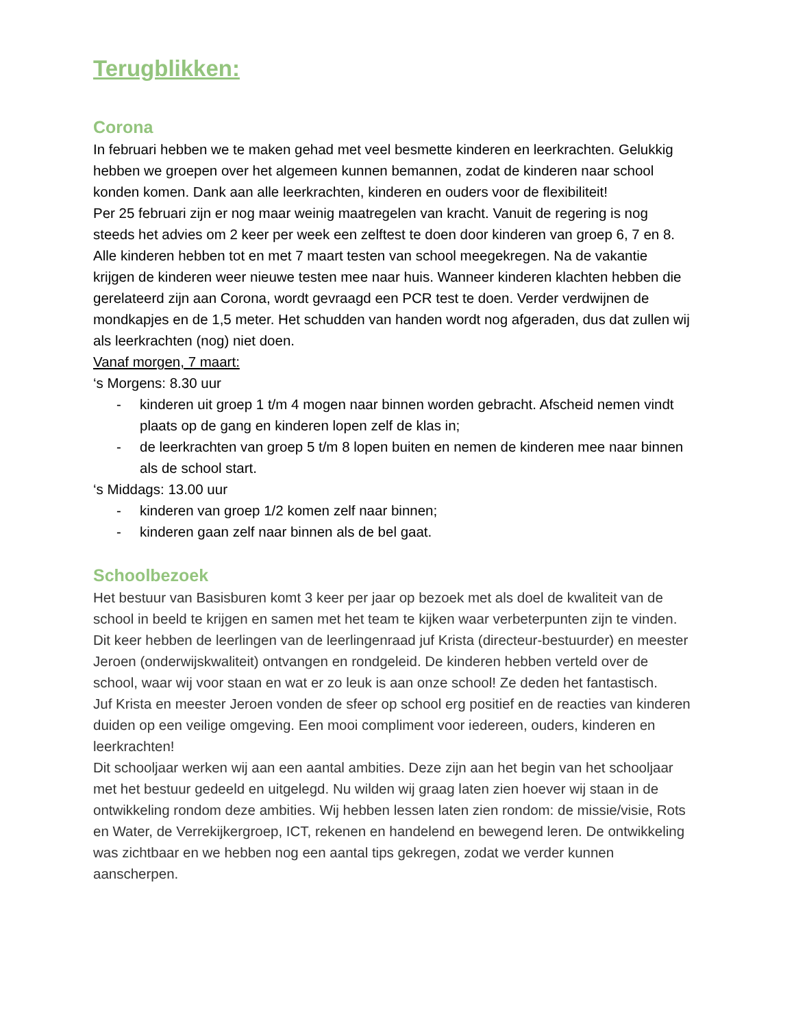Terugblikken:
Corona
In februari hebben we te maken gehad met veel besmette kinderen en leerkrachten. Gelukkig hebben we groepen over het algemeen kunnen bemannen, zodat de kinderen naar school konden komen. Dank aan alle leerkrachten, kinderen en ouders voor de flexibiliteit!
Per 25 februari zijn er nog maar weinig maatregelen van kracht. Vanuit de regering is nog steeds het advies om 2 keer per week een zelftest te doen door kinderen van groep 6, 7 en 8. Alle kinderen hebben tot en met 7 maart testen van school meegekregen. Na de vakantie krijgen de kinderen weer nieuwe testen mee naar huis. Wanneer kinderen klachten hebben die gerelateerd zijn aan Corona, wordt gevraagd een PCR test te doen. Verder verdwijnen de mondkapjes en de 1,5 meter. Het schudden van handen wordt nog afgeraden, dus dat zullen wij als leerkrachten (nog) niet doen.
Vanaf morgen, 7 maart:
‘s Morgens: 8.30 uur
- kinderen uit groep 1 t/m 4 mogen naar binnen worden gebracht. Afscheid nemen vindt plaats op de gang en kinderen lopen zelf de klas in;
- de leerkrachten van groep 5 t/m 8 lopen buiten en nemen de kinderen mee naar binnen als de school start.
‘s Middags: 13.00 uur
- kinderen van groep 1/2 komen zelf naar binnen;
- kinderen gaan zelf naar binnen als de bel gaat.
Schoolbezoek
Het bestuur van Basisburen komt 3 keer per jaar op bezoek met als doel de kwaliteit van de school in beeld te krijgen en samen met het team te kijken waar verbeterpunten zijn te vinden.
Dit keer hebben de leerlingen van de leerlingenraad juf Krista (directeur-bestuurder) en meester Jeroen (onderwijskwaliteit) ontvangen en rondgeleid. De kinderen hebben verteld over de school, waar wij voor staan en wat er zo leuk is aan onze school! Ze deden het fantastisch.
Juf Krista en meester Jeroen vonden de sfeer op school erg positief en de reacties van kinderen duiden op een veilige omgeving. Een mooi compliment voor iedereen, ouders, kinderen en leerkrachten!
Dit schooljaar werken wij aan een aantal ambities. Deze zijn aan het begin van het schooljaar met het bestuur gedeeld en uitgelegd. Nu wilden wij graag laten zien hoever wij staan in de ontwikkeling rondom deze ambities. Wij hebben lessen laten zien rondom: de missie/visie, Rots en Water, de Verrekijkergroep, ICT, rekenen en handelend en bewegend leren. De ontwikkeling was zichtbaar en we hebben nog een aantal tips gekregen, zodat we verder kunnen aanscherpen.